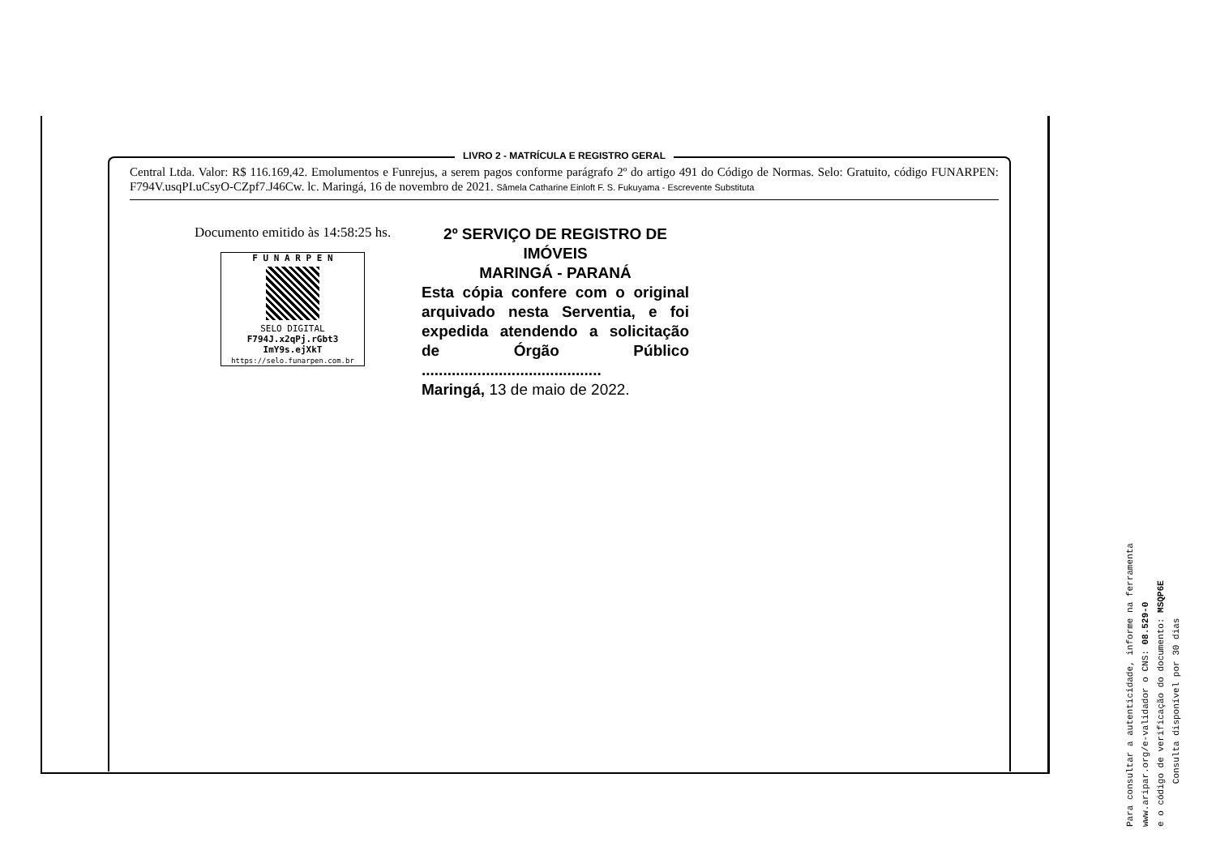LIVRO 2 - MATRÍCULA E REGISTRO GERAL
Central Ltda. Valor: R$ 116.169,42. Emolumentos e Funrejus, a serem pagos conforme parágrafo 2º do artigo 491 do Código de Normas. Selo: Gratuito, código FUNARPEN: F794V.usqPI.uCsyO-CZpf7.J46Cw. lc. Maringá, 16 de novembro de 2021. Sâmela Catharine Einloft F. S. Fukuyama - Escrevente Substituta
Documento emitido às 14:58:25 hs.
F U N A R P E N
SELO DIGITAL
F794J.x2qPj.rGbt3
ImY9s.ejXkT
https://selo.funarpen.com.br
2º SERVIÇO DE REGISTRO DE IMÓVEIS
MARINGÁ - PARANÁ
Esta cópia confere com o original arquivado nesta Serventia, e foi expedida atendendo a solicitação de Órgão Público ..........................................
Maringá, 13 de maio de 2022.
Para consultar a autenticidade, informe na ferramenta
www.aripar.org/e-validador o CNS: 08.529-0
e o código de verificação do documento: MSQP6E
Consulta disponível por 30 dias